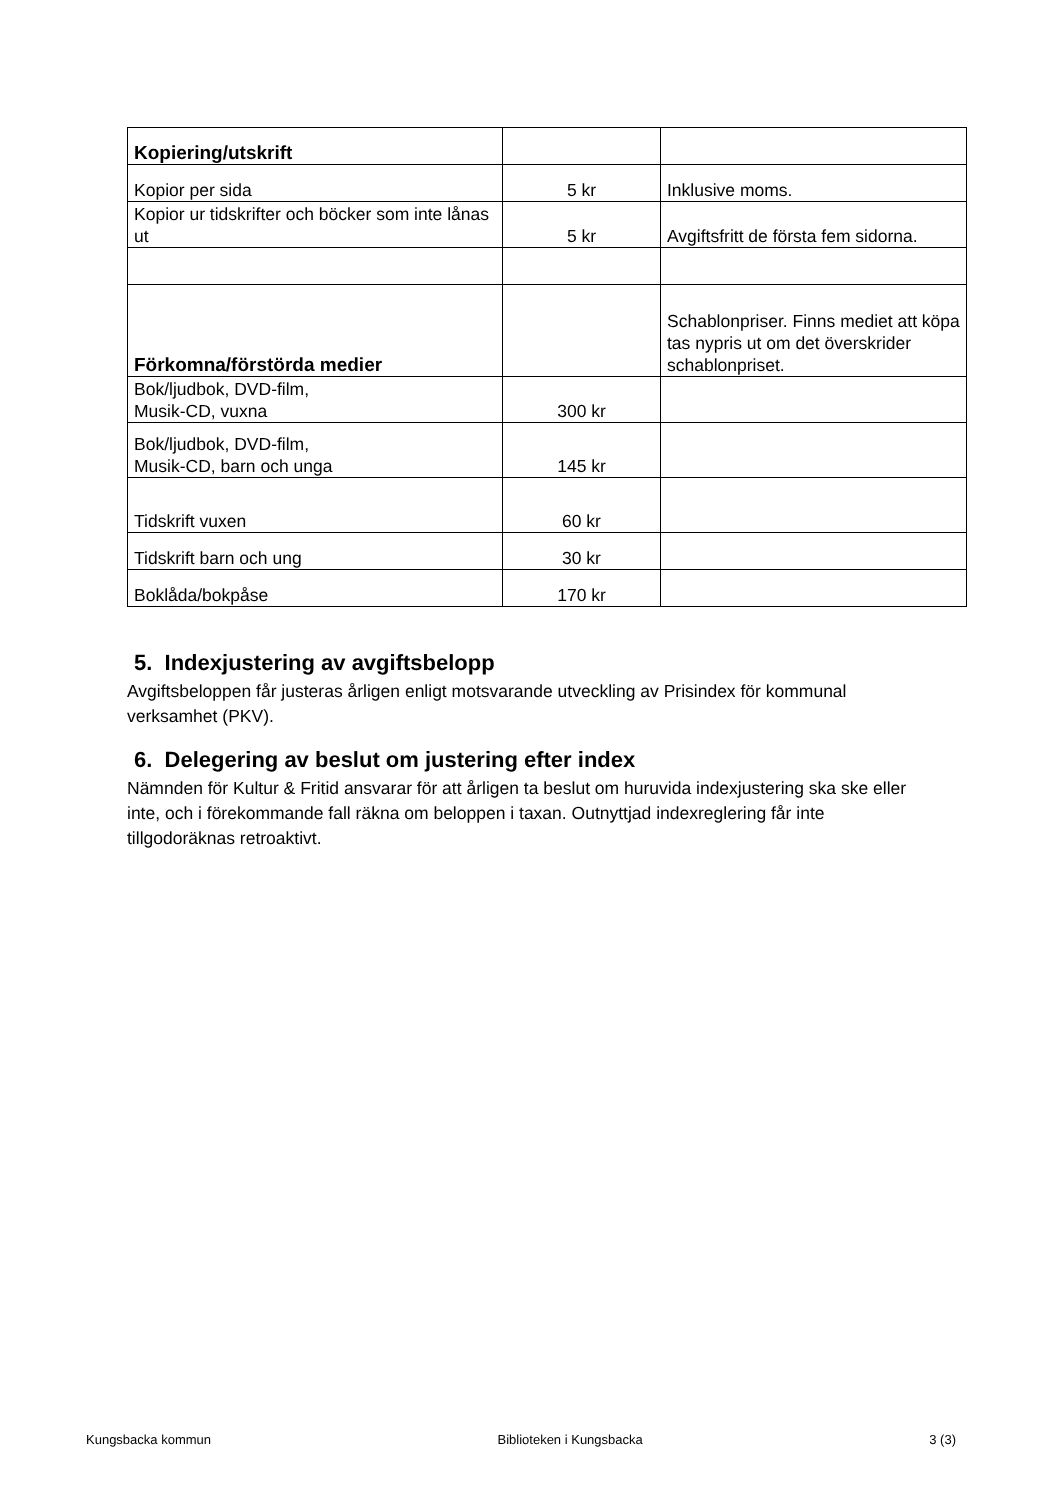| Kopiering/utskrift | | |
| Kopior per sida | 5 kr | Inklusive moms. |
| Kopior ur tidskrifter och böcker som inte lånas ut | 5 kr | Avgiftsfritt de första fem sidorna. |
| Förkomna/förstörda medier | | Schablonpriser. Finns mediet att köpa tas nypris ut om det överskrider schablonpriset. |
| Bok/ljudbok, DVD-film, Musik-CD, vuxna | 300 kr | |
| Bok/ljudbok, DVD-film, Musik-CD, barn och unga | 145 kr | |
| Tidskrift vuxen | 60 kr | |
| Tidskrift barn och ung | 30 kr | |
| Boklåda/bokpåse | 170 kr | |
5. Indexjustering av avgiftsbelopp
Avgiftsbeloppen får justeras årligen enligt motsvarande utveckling av Prisindex för kommunal verksamhet (PKV).
6. Delegering av beslut om justering efter index
Nämnden för Kultur & Fritid ansvarar för att årligen ta beslut om huruvida indexjustering ska ske eller inte, och i förekommande fall räkna om beloppen i taxan. Outnyttjad indexreglering får inte tillgodoräknas retroaktivt.
Kungsbacka kommun Biblioteken i Kungsbacka 3 (3)